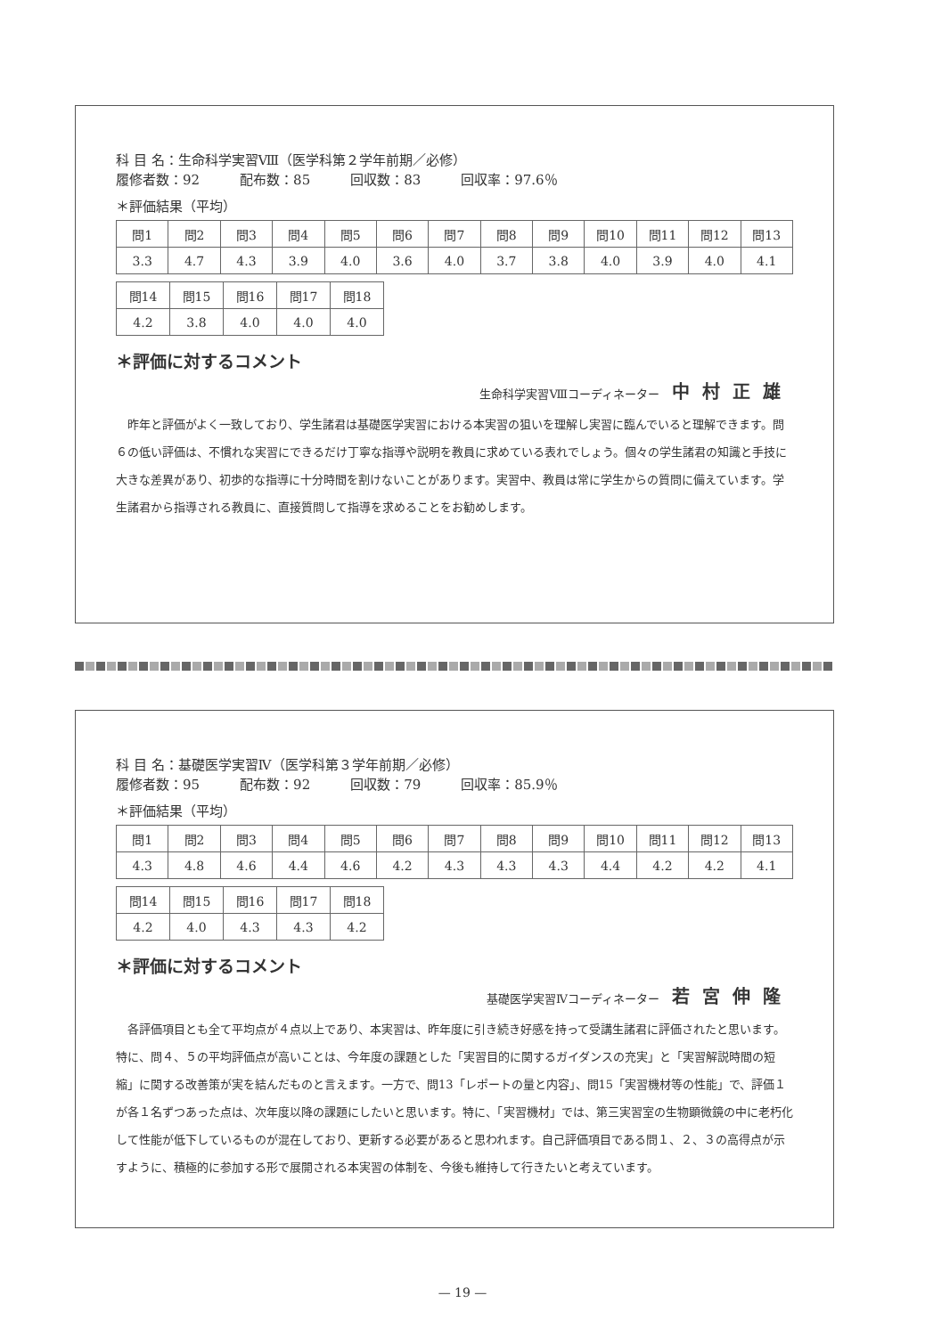科 目 名：生命科学実習Ⅷ（医学科第２学年前期／必修）
履修者数：92　　　配布数：85　　　回収数：83　　　回収率：97.6％
＊評価結果（平均）
| 問1 | 問2 | 問3 | 問4 | 問5 | 問6 | 問7 | 問8 | 問9 | 問10 | 問11 | 問12 | 問13 |
| 3.3 | 4.7 | 4.3 | 3.9 | 4.0 | 3.6 | 4.0 | 3.7 | 3.8 | 4.0 | 3.9 | 4.0 | 4.1 |
| 問14 | 問15 | 問16 | 問17 | 問18 |
| 4.2 | 3.8 | 4.0 | 4.0 | 4.0 |
＊評価に対するコメント
生命科学実習Ⅷコーディネーター 中村正雄
昨年と評価がよく一致しており、学生諸君は基礎医学実習における本実習の狙いを理解し実習に臨んでいると理解できます。問６の低い評価は、不慣れな実習にできるだけ丁寧な指導や説明を教員に求めている表れでしょう。個々の学生諸君の知識と手技に大きな差異があり、初歩的な指導に十分時間を割けないことがあります。実習中、教員は常に学生からの質問に備えています。学生諸君から指導される教員に、直接質問して指導を求めることをお勧めします。
科 目 名：基礎医学実習Ⅳ（医学科第３学年前期／必修）
履修者数：95　　　配布数：92　　　回収数：79　　　回収率：85.9％
＊評価結果（平均）
| 問1 | 問2 | 問3 | 問4 | 問5 | 問6 | 問7 | 問8 | 問9 | 問10 | 問11 | 問12 | 問13 |
| 4.3 | 4.8 | 4.6 | 4.4 | 4.6 | 4.2 | 4.3 | 4.3 | 4.3 | 4.4 | 4.2 | 4.2 | 4.1 |
| 問14 | 問15 | 問16 | 問17 | 問18 |
| 4.2 | 4.0 | 4.3 | 4.3 | 4.2 |
＊評価に対するコメント
基礎医学実習Ⅳコーディネーター 若宮伸隆
各評価項目とも全て平均点が４点以上であり、本実習は、昨年度に引き続き好感を持って受講生諸君に評価されたと思います。特に、問４、５の平均評価点が高いことは、今年度の課題とした「実習目的に関するガイダンスの充実」と「実習解説時間の短縮」に関する改善策が実を結んだものと言えます。一方で、問13「レポートの量と内容」、問15「実習機材等の性能」で、評価１が各１名ずつあった点は、次年度以降の課題にしたいと思います。特に、「実習機材」では、第三実習室の生物顕微鏡の中に老朽化して性能が低下しているものが混在しており、更新する必要があると思われます。自己評価項目である問１、２、３の高得点が示すように、積極的に参加する形で展開される本実習の体制を、今後も維持して行きたいと考えています。
— 19 —